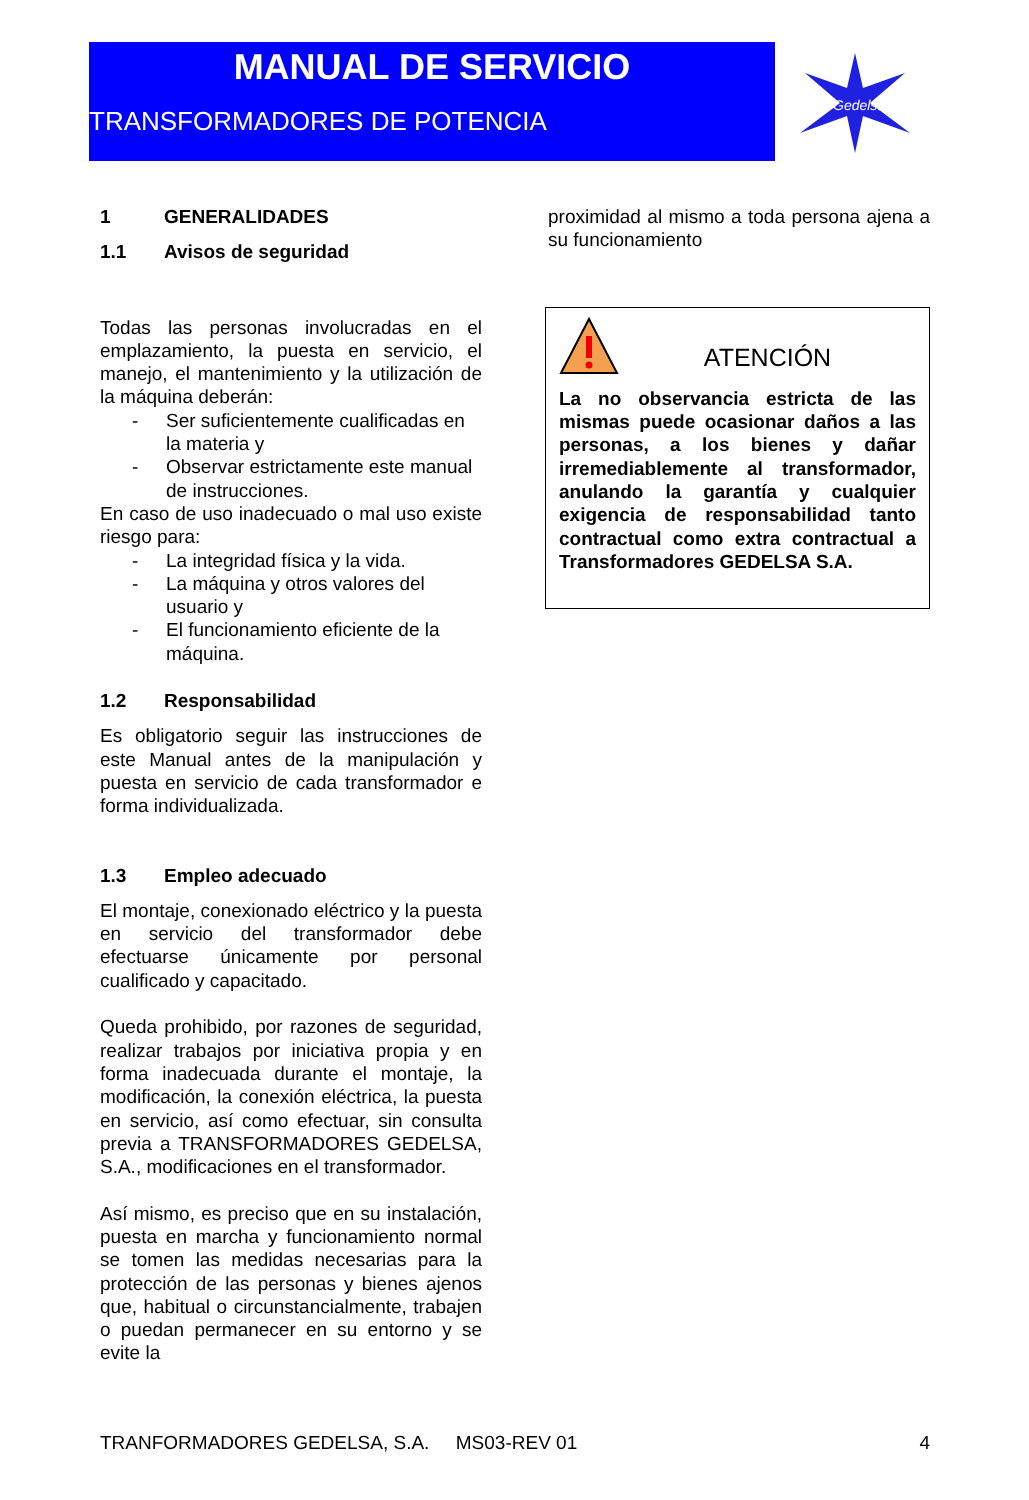MANUAL DE SERVICIO
TRANSFORMADORES DE POTENCIA
Gedelsa
1 GENERALIDADES
1.1 Avisos de seguridad
Todas las personas involucradas en el emplazamiento, la puesta en servicio, el manejo, el mantenimiento y la utilización de la máquina deberán:
- Ser suficientemente cualificadas en la materia y
- Observar estrictamente este manual de instrucciones.
En caso de uso inadecuado o mal uso existe riesgo para:
- La integridad física y la vida.
- La máquina y otros valores del usuario y
- El funcionamiento eficiente de la máquina.
1.2 Responsabilidad
Es obligatorio seguir las instrucciones de este Manual antes de la manipulación y puesta en servicio de cada transformador e forma individualizada.
1.3 Empleo adecuado
El montaje, conexionado eléctrico y la puesta en servicio del transformador debe efectuarse únicamente por personal cualificado y capacitado.
Queda prohibido, por razones de seguridad, realizar trabajos por iniciativa propia y en forma inadecuada durante el montaje, la modificación, la conexión eléctrica, la puesta en servicio, así como efectuar, sin consulta previa a TRANSFORMADORES GEDELSA, S.A., modificaciones en el transformador.
Así mismo, es preciso que en su instalación, puesta en marcha y funcionamiento normal se tomen las medidas necesarias para la protección de las personas y bienes ajenos que, habitual o circunstancialmente, trabajen o puedan permanecer en su entorno y se evite la
proximidad al mismo a toda persona ajena a su funcionamiento
ATENCIÓN
La no observancia estricta de las mismas puede ocasionar daños a las personas, a los bienes y dañar irremediablemente al transformador, anulando la garantía y cualquier exigencia de responsabilidad tanto contractual como extra contractual a Transformadores GEDELSA S.A.
TRANFORMADORES GEDELSA, S.A. MS03-REV 01 4